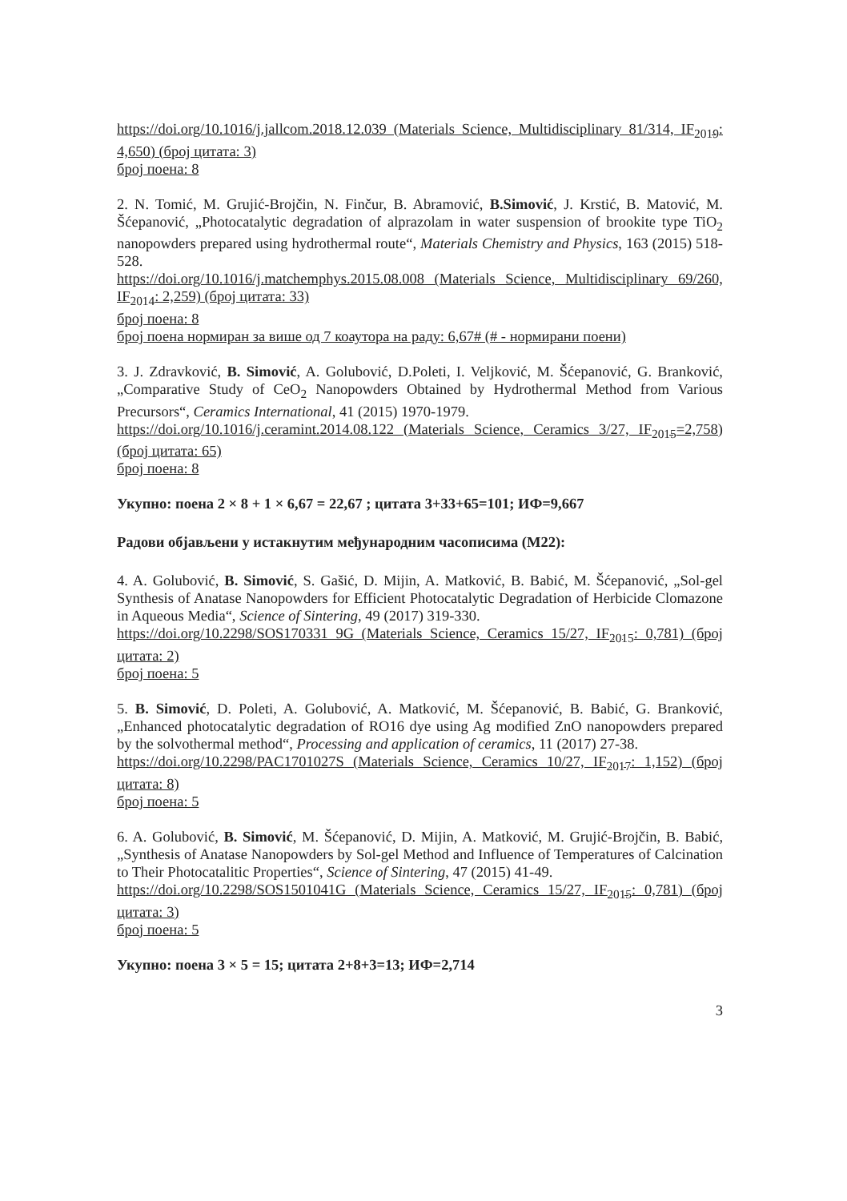https://doi.org/10.1016/j.jallcom.2018.12.039 (Materials Science, Multidisciplinary 81/314, IF<sub>2019</sub>: 4,650) (број цитата: 3)
број поена: 8
2. N. Tomić, M. Grujić-Brojčin, N. Finčur, B. Abramović, B.Simović, J. Krstić, B. Matović, M. Šćepanović, „Photocatalytic degradation of alprazolam in water suspension of brookite type TiO<sub>2</sub> nanopowders prepared using hydrothermal route“, Materials Chemistry and Physics, 163 (2015) 518-528.
https://doi.org/10.1016/j.matchemphys.2015.08.008 (Materials Science, Multidisciplinary 69/260, IF<sub>2014</sub>: 2,259) (број цитата: 33)
број поена: 8
број поена нормиран за више од 7 коаутора на раду: 6,67# (# - нормирани поени)
3. J. Zdravković, B. Simović, A. Golubović, D.Poleti, I. Veljković, M. Šćepanović, G. Branković, „Comparative Study of CeO<sub>2</sub> Nanopowders Obtained by Hydrothermal Method from Various Precursors“, Ceramics International, 41 (2015) 1970-1979.
https://doi.org/10.1016/j.ceramint.2014.08.122 (Materials Science, Ceramics 3/27, IF<sub>2015</sub>=2,758) (број цитата: 65)
број поена: 8
Укупно: поена 2 × 8 + 1 × 6,67 = 22,67 ; цитата 3+33+65=101; ИФ=9,667
Радови објављени у истакнутим међународним часописима (М22):
4. A. Golubović, B. Simović, S. Gašić, D. Mijin, A. Matković, B. Babić, M. Šćepanović, „Sol-gel Synthesis of Anatase Nanopowders for Efficient Photocatalytic Degradation of Herbicide Clomazone in Aqueous Media“, Science of Sintering, 49 (2017) 319-330.
https://doi.org/10.2298/SOS170331 9G (Materials Science, Ceramics 15/27, IF<sub>2015</sub>: 0,781) (број цитата: 2)
број поена: 5
5. B. Simović, D. Poleti, A. Golubović, A. Matković, M. Šćepanović, B. Babić, G. Branković, „Enhanced photocatalytic degradation of RO16 dye using Ag modified ZnO nanopowders prepared by the solvothermal method“, Processing and application of ceramics, 11 (2017) 27-38.
https://doi.org/10.2298/PAC1701027S (Materials Science, Ceramics 10/27, IF<sub>2017</sub>: 1,152) (број цитата: 8)
број поена: 5
6. A. Golubović, B. Simović, M. Šćepanović, D. Mijin, A. Matković, M. Grujić-Brojčin, B. Babić, „Synthesis of Anatase Nanopowders by Sol-gel Method and Influence of Temperatures of Calcination to Their Photocatalitic Properties“, Science of Sintering, 47 (2015) 41-49.
https://doi.org/10.2298/SOS1501041G (Materials Science, Ceramics 15/27, IF<sub>2015</sub>: 0,781) (број цитата: 3)
број поена: 5
Укупно: поена 3 × 5 = 15; цитата 2+8+3=13; ИФ=2,714
3